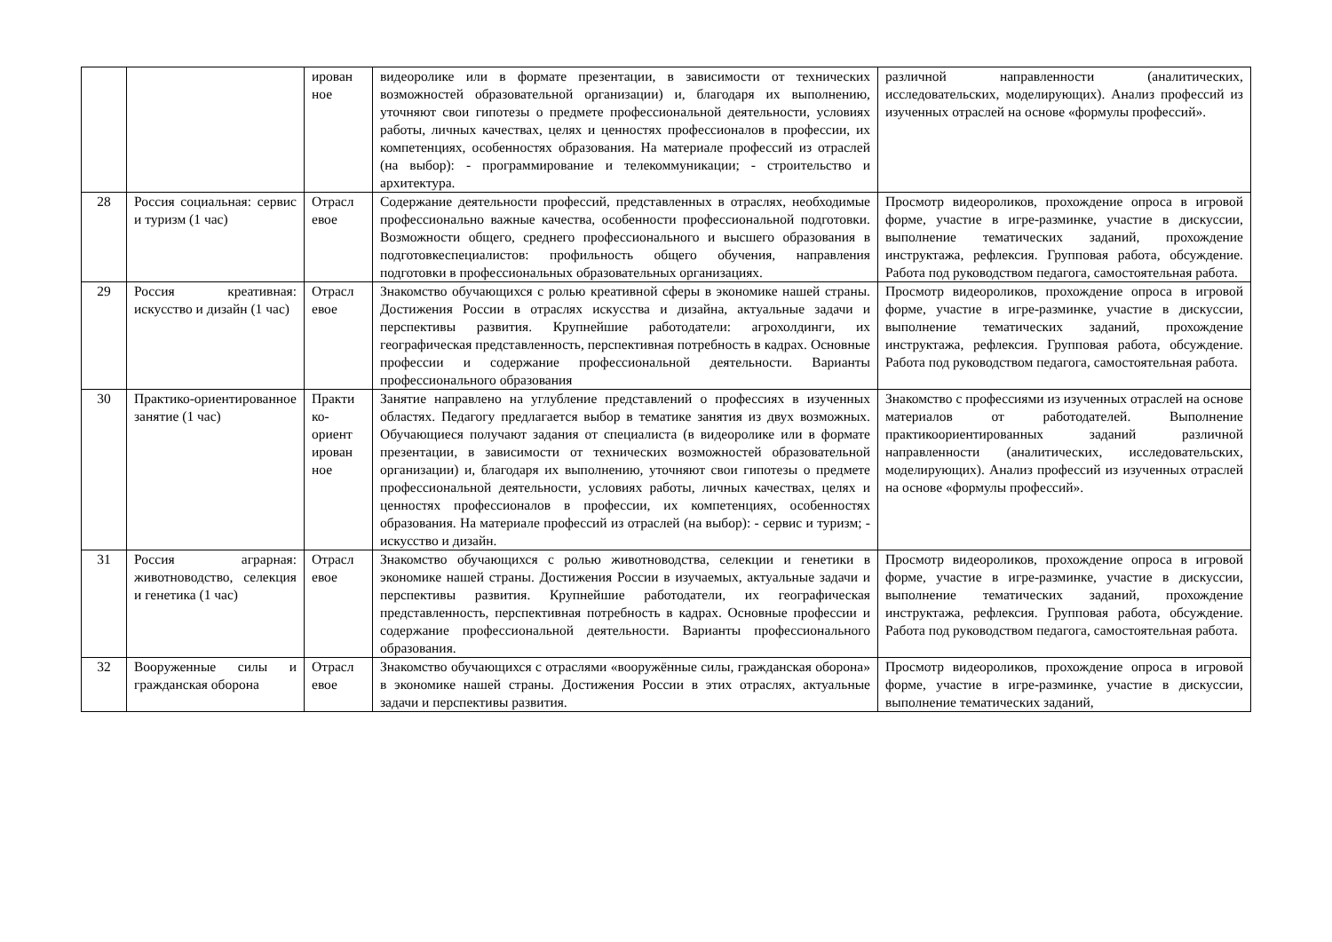| | | ирован ное | видеоролике или в формате презентации, в зависимости от технических возможностей образовательной организации) и, благодаря их выполнению, уточняют свои гипотезы о предмете профессиональной деятельности, условиях работы, личных качествах, целях и ценностях профессионалов в профессии, их компетенциях, особенностях образования. На материале профессий из отраслей (на выбор): - программирование и телекоммуникации; - строительство и архитектура. | различной направленности (аналитических, исследовательских, моделирующих). Анализ профессий из изученных отраслей на основе «формулы профессий». |
| 28 | Россия социальная: сервис и туризм (1 час) | Отрасл евое | Содержание деятельности профессий, представленных в отраслях, необходимые профессионально важные качества, особенности профессиональной подготовки. Возможности общего, среднего профессионального и высшего образования в подготовкеспециалистов: профильность общего обучения, направления подготовки в профессиональных образовательных организациях. | Просмотр видеороликов, прохождение опроса в игровой форме, участие в игре-разминке, участие в дискуссии, выполнение тематических заданий, прохождение инструктажа, рефлексия. Групповая работа, обсуждение. Работа под руководством педагога, самостоятельная работа. |
| 29 | Россия креативная: искусство и дизайн (1 час) | Отрасл евое | Знакомство обучающихся с ролью креативной сферы в экономике нашей страны. Достижения России в отраслях искусства и дизайна, актуальные задачи и перспективы развития. Крупнейшие работодатели: агрохолдинги, их географическая представленность, перспективная потребность в кадрах. Основные профессии и содержание профессиональной деятельности. Варианты профессионального образования | Просмотр видеороликов, прохождение опроса в игровой форме, участие в игре-разминке, участие в дискуссии, выполнение тематических заданий, прохождение инструктажа, рефлексия. Групповая работа, обсуждение. Работа под руководством педагога, самостоятельная работа. |
| 30 | Практико-ориентированное занятие (1 час) | Практи ко-ориент ирован ное | Занятие направлено на углубление представлений о профессиях в изученных областях. Педагогу предлагается выбор в тематике занятия из двух возможных. Обучающиеся получают задания от специалиста (в видеоролике или в формате презентации, в зависимости от технических возможностей образовательной организации) и, благодаря их выполнению, уточняют свои гипотезы о предмете профессиональной деятельности, условиях работы, личных качествах, целях и ценностях профессионалов в профессии, их компетенциях, особенностях образования. На материале профессий из отраслей (на выбор): - сервис и туризм; - искусство и дизайн. | Знакомство с профессиями из изученных отраслей на основе материалов от работодателей. Выполнение практикоориентированных заданий различной направленности (аналитических, исследовательских, моделирующих). Анализ профессий из изученных отраслей на основе «формулы профессий». |
| 31 | Россия аграрная: животноводство, селекция и генетика (1 час) | Отрасл евое | Знакомство обучающихся с ролью животноводства, селекции и генетики в экономике нашей страны. Достижения России в изучаемых, актуальные задачи и перспективы развития. Крупнейшие работодатели, их географическая представленность, перспективная потребность в кадрах. Основные профессии и содержание профессиональной деятельности. Варианты профессионального образования. | Просмотр видеороликов, прохождение опроса в игровой форме, участие в игре-разминке, участие в дискуссии, выполнение тематических заданий, прохождение инструктажа, рефлексия. Групповая работа, обсуждение. Работа под руководством педагога, самостоятельная работа. |
| 32 | Вооруженные силы и гражданская оборона | Отрасл евое | Знакомство обучающихся с отраслями «вооружённые силы, гражданская оборона» в экономике нашей страны. Достижения России в этих отраслях, актуальные задачи и перспективы развития. | Просмотр видеороликов, прохождение опроса в игровой форме, участие в игре-разминке, участие в дискуссии, выполнение тематических заданий, |